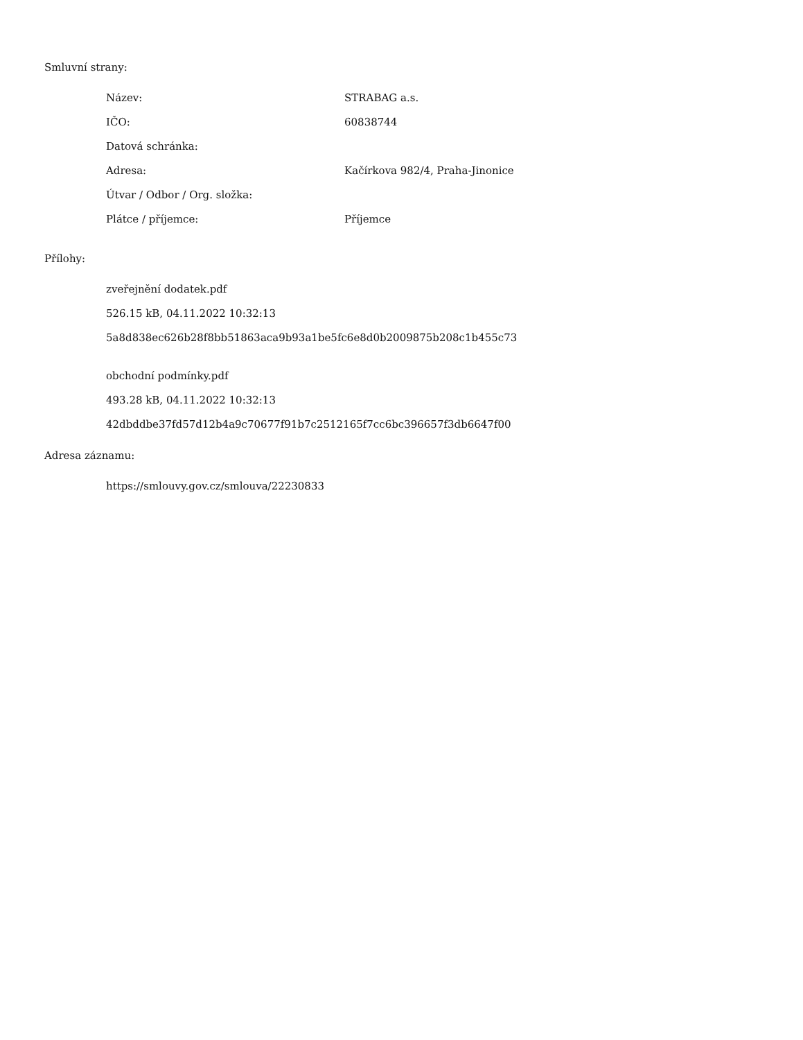Smluvní strany:
| Název: | STRABAG a.s. |
| IČO: | 60838744 |
| Datová schránka: | |
| Adresa: | Kačírkova 982/4, Praha-Jinonice |
| Útvar / Odbor / Org. složka: | |
| Plátce / příjemce: | Příjemce |
Přílohy:
zveřejnění dodatek.pdf
526.15 kB, 04.11.2022 10:32:13
5a8d838ec626b28f8bb51863aca9b93a1be5fc6e8d0b2009875b208c1b455c73
obchodní podmínky.pdf
493.28 kB, 04.11.2022 10:32:13
42dbddbe37fd57d12b4a9c70677f91b7c2512165f7cc6bc396657f3db6647f00
Adresa záznamu:
https://smlouvy.gov.cz/smlouva/22230833